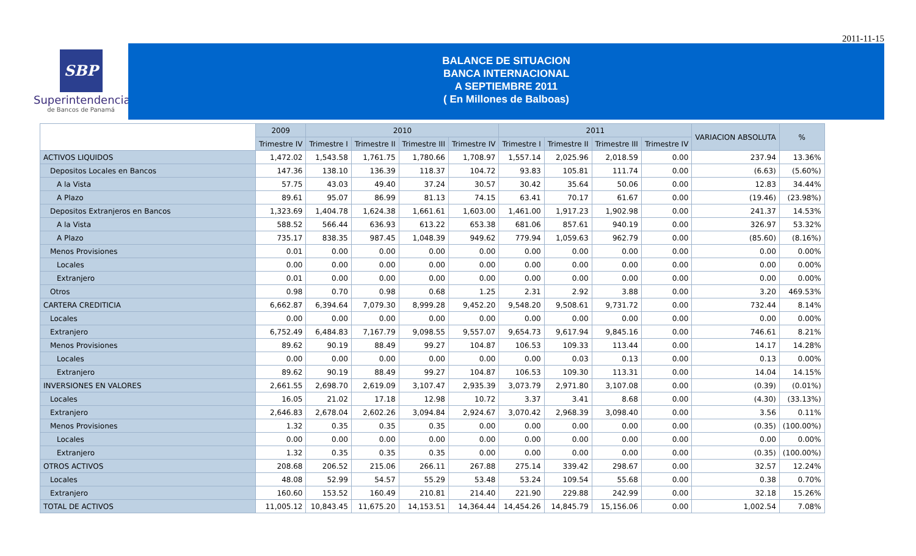2011-11-15
SBP
Superintendencia
de Bancos de Panamá
BALANCE DE SITUACION
BANCA INTERNACIONAL
A SEPTIEMBRE 2011
( En Millones de Balboas)
| | 2009 | 2010 | | | | 2011 | | | | VARIACION ABSOLUTA | % |
| --- | --- | --- | --- | --- | --- | --- | --- | --- | --- | --- | --- |
| | Trimestre IV | Trimestre I | Trimestre II | Trimestre III | Trimestre IV | Trimestre I | Trimestre II | Trimestre III | Trimestre IV | | |
| ACTIVOS LIQUIDOS | 1,472.02 | 1,543.58 | 1,761.75 | 1,780.66 | 1,708.97 | 1,557.14 | 2,025.96 | 2,018.59 | 0.00 | 237.94 | 13.36% |
| Depositos Locales en Bancos | 147.36 | 138.10 | 136.39 | 118.37 | 104.72 | 93.83 | 105.81 | 111.74 | 0.00 | (6.63) | (5.60%) |
| A la Vista | 57.75 | 43.03 | 49.40 | 37.24 | 30.57 | 30.42 | 35.64 | 50.06 | 0.00 | 12.83 | 34.44% |
| A Plazo | 89.61 | 95.07 | 86.99 | 81.13 | 74.15 | 63.41 | 70.17 | 61.67 | 0.00 | (19.46) | (23.98%) |
| Depositos Extranjeros en Bancos | 1,323.69 | 1,404.78 | 1,624.38 | 1,661.61 | 1,603.00 | 1,461.00 | 1,917.23 | 1,902.98 | 0.00 | 241.37 | 14.53% |
| A la Vista | 588.52 | 566.44 | 636.93 | 613.22 | 653.38 | 681.06 | 857.61 | 940.19 | 0.00 | 326.97 | 53.32% |
| A Plazo | 735.17 | 838.35 | 987.45 | 1,048.39 | 949.62 | 779.94 | 1,059.63 | 962.79 | 0.00 | (85.60) | (8.16%) |
| Menos Provisiones | 0.01 | 0.00 | 0.00 | 0.00 | 0.00 | 0.00 | 0.00 | 0.00 | 0.00 | 0.00 | 0.00% |
| Locales | 0.00 | 0.00 | 0.00 | 0.00 | 0.00 | 0.00 | 0.00 | 0.00 | 0.00 | 0.00 | 0.00% |
| Extranjero | 0.01 | 0.00 | 0.00 | 0.00 | 0.00 | 0.00 | 0.00 | 0.00 | 0.00 | 0.00 | 0.00% |
| Otros | 0.98 | 0.70 | 0.98 | 0.68 | 1.25 | 2.31 | 2.92 | 3.88 | 0.00 | 3.20 | 469.53% |
| CARTERA CREDITICIA | 6,662.87 | 6,394.64 | 7,079.30 | 8,999.28 | 9,452.20 | 9,548.20 | 9,508.61 | 9,731.72 | 0.00 | 732.44 | 8.14% |
| Locales | 0.00 | 0.00 | 0.00 | 0.00 | 0.00 | 0.00 | 0.00 | 0.00 | 0.00 | 0.00 | 0.00% |
| Extranjero | 6,752.49 | 6,484.83 | 7,167.79 | 9,098.55 | 9,557.07 | 9,654.73 | 9,617.94 | 9,845.16 | 0.00 | 746.61 | 8.21% |
| Menos Provisiones | 89.62 | 90.19 | 88.49 | 99.27 | 104.87 | 106.53 | 109.33 | 113.44 | 0.00 | 14.17 | 14.28% |
| Locales | 0.00 | 0.00 | 0.00 | 0.00 | 0.00 | 0.00 | 0.03 | 0.13 | 0.00 | 0.13 | 0.00% |
| Extranjero | 89.62 | 90.19 | 88.49 | 99.27 | 104.87 | 106.53 | 109.30 | 113.31 | 0.00 | 14.04 | 14.15% |
| INVERSIONES EN VALORES | 2,661.55 | 2,698.70 | 2,619.09 | 3,107.47 | 2,935.39 | 3,073.79 | 2,971.80 | 3,107.08 | 0.00 | (0.39) | (0.01%) |
| Locales | 16.05 | 21.02 | 17.18 | 12.98 | 10.72 | 3.37 | 3.41 | 8.68 | 0.00 | (4.30) | (33.13%) |
| Extranjero | 2,646.83 | 2,678.04 | 2,602.26 | 3,094.84 | 2,924.67 | 3,070.42 | 2,968.39 | 3,098.40 | 0.00 | 3.56 | 0.11% |
| Menos Provisiones | 1.32 | 0.35 | 0.35 | 0.35 | 0.00 | 0.00 | 0.00 | 0.00 | 0.00 | (0.35) | (100.00%) |
| Locales | 0.00 | 0.00 | 0.00 | 0.00 | 0.00 | 0.00 | 0.00 | 0.00 | 0.00 | 0.00 | 0.00% |
| Extranjero | 1.32 | 0.35 | 0.35 | 0.35 | 0.00 | 0.00 | 0.00 | 0.00 | 0.00 | (0.35) | (100.00%) |
| OTROS ACTIVOS | 208.68 | 206.52 | 215.06 | 266.11 | 267.88 | 275.14 | 339.42 | 298.67 | 0.00 | 32.57 | 12.24% |
| Locales | 48.08 | 52.99 | 54.57 | 55.29 | 53.48 | 53.24 | 109.54 | 55.68 | 0.00 | 0.38 | 0.70% |
| Extranjero | 160.60 | 153.52 | 160.49 | 210.81 | 214.40 | 221.90 | 229.88 | 242.99 | 0.00 | 32.18 | 15.26% |
| TOTAL DE ACTIVOS | 11,005.12 | 10,843.45 | 11,675.20 | 14,153.51 | 14,364.44 | 14,454.26 | 14,845.79 | 15,156.06 | 0.00 | 1,002.54 | 7.08% |